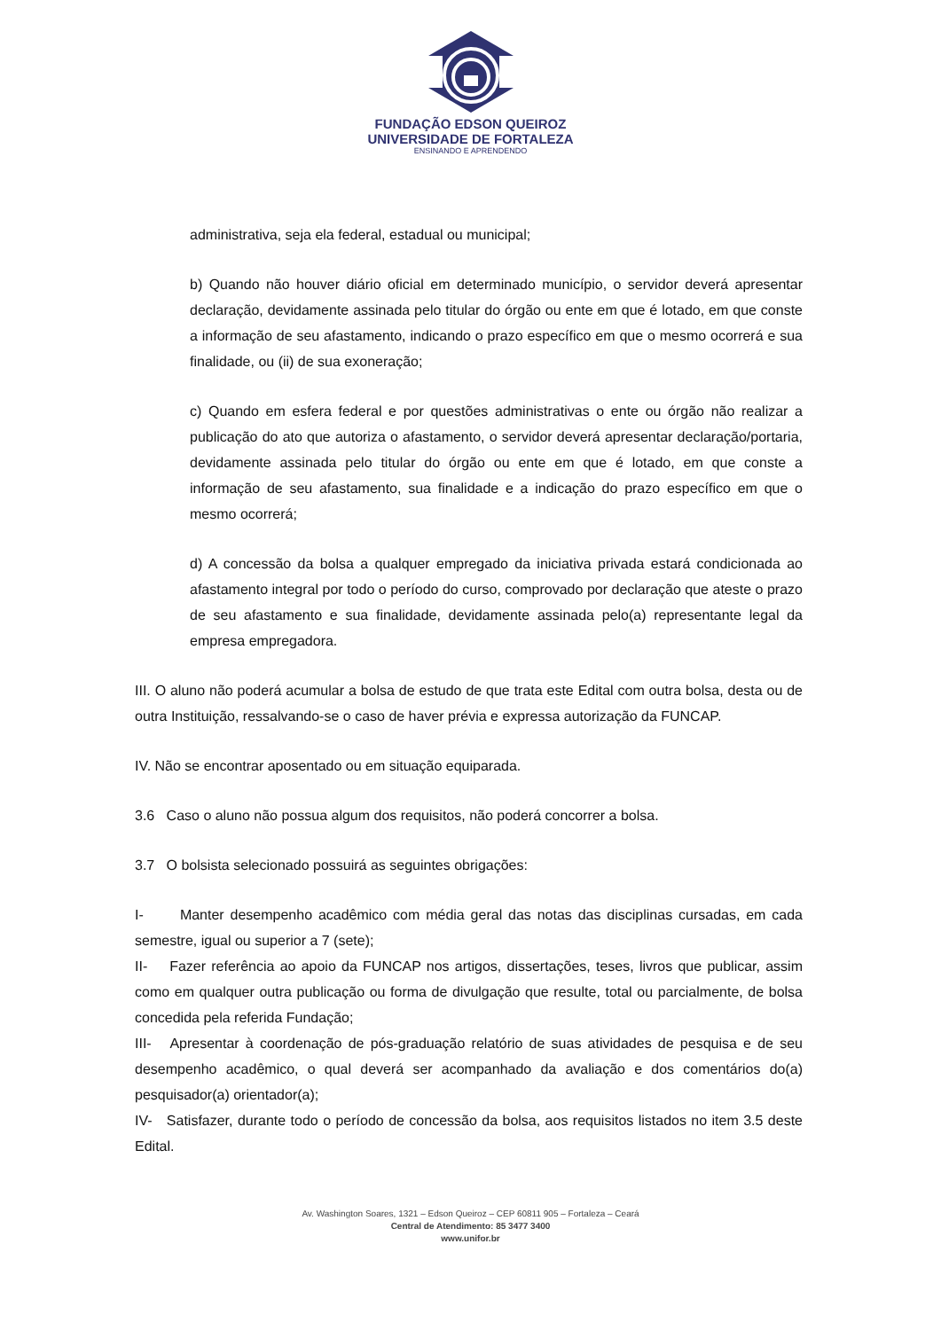FUNDAÇÃO EDSON QUEIROZ
UNIVERSIDADE DE FORTALEZA
ENSINANDO E APRENDENDO
administrativa, seja ela federal, estadual ou municipal;
b) Quando não houver diário oficial em determinado município, o servidor deverá apresentar declaração, devidamente assinada pelo titular do órgão ou ente em que é lotado, em que conste a informação de seu afastamento, indicando o prazo específico em que o mesmo ocorrerá e sua finalidade, ou (ii) de sua exoneração;
c) Quando em esfera federal e por questões administrativas o ente ou órgão não realizar a publicação do ato que autoriza o afastamento, o servidor deverá apresentar declaração/portaria, devidamente assinada pelo titular do órgão ou ente em que é lotado, em que conste a informação de seu afastamento, sua finalidade e a indicação do prazo específico em que o mesmo ocorrerá;
d) A concessão da bolsa a qualquer empregado da iniciativa privada estará condicionada ao afastamento integral por todo o período do curso, comprovado por declaração que ateste o prazo de seu afastamento e sua finalidade, devidamente assinada pelo(a) representante legal da empresa empregadora.
III. O aluno não poderá acumular a bolsa de estudo de que trata este Edital com outra bolsa, desta ou de outra Instituição, ressalvando-se o caso de haver prévia e expressa autorização da FUNCAP.
IV. Não se encontrar aposentado ou em situação equiparada.
3.6 Caso o aluno não possua algum dos requisitos, não poderá concorrer a bolsa.
3.7 O bolsista selecionado possuirá as seguintes obrigações:
I- Manter desempenho acadêmico com média geral das notas das disciplinas cursadas, em cada semestre, igual ou superior a 7 (sete);
II- Fazer referência ao apoio da FUNCAP nos artigos, dissertações, teses, livros que publicar, assim como em qualquer outra publicação ou forma de divulgação que resulte, total ou parcialmente, de bolsa concedida pela referida Fundação;
III- Apresentar à coordenação de pós-graduação relatório de suas atividades de pesquisa e de seu desempenho acadêmico, o qual deverá ser acompanhado da avaliação e dos comentários do(a) pesquisador(a) orientador(a);
IV- Satisfazer, durante todo o período de concessão da bolsa, aos requisitos listados no item 3.5 deste Edital.
Av. Washington Soares, 1321 – Edson Queiroz – CEP 60811 905 – Fortaleza – Ceará
Central de Atendimento: 85 3477 3400
www.unifor.br